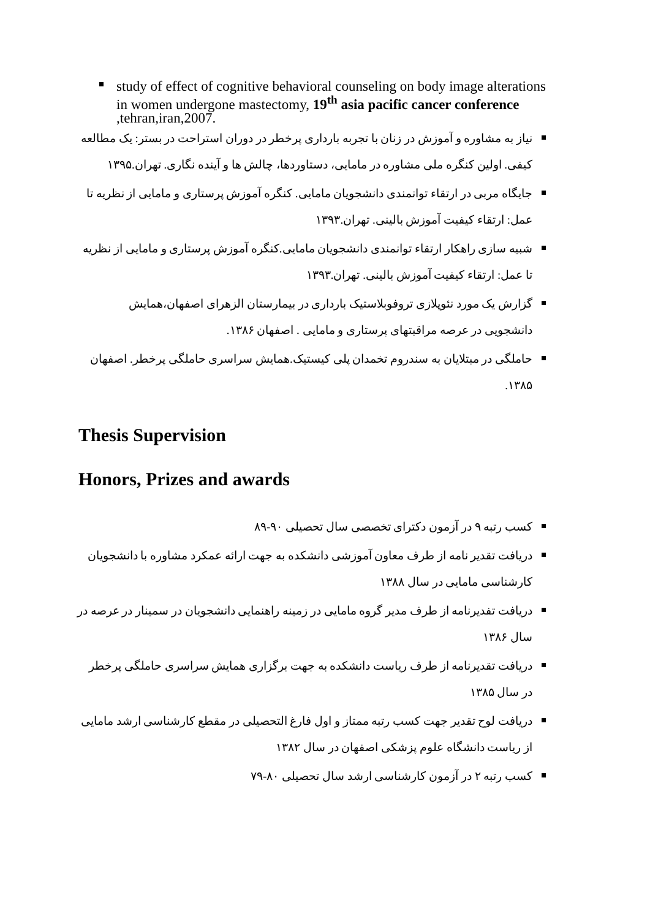study of effect of cognitive behavioral counseling on body image alterations in women undergone mastectomy, 19<sup>th</sup> asia pacific cancer conference ,tehran,iran,2007.
نیاز به مشاوره و آموزش در زنان با تجربه بارداری پرخطر در دوران استراحت در بستر: یک مطالعه کیفی. اولین کنگره ملی مشاوره در مامایی، دستاوردها، چالش ها و آینده نگاری. تهران.۱۳۹۵
جایگاه مربی در ارتقاء توانمندی دانشجویان مامایی. کنگره آموزش پرستاری و مامایی از نظریه تا عمل: ارتقاء کیفیت آموزش بالینی. تهران.۱۳۹۳
شبیه سازی راهکار ارتقاء توانمندی دانشجویان مامایی.کنگره آموزش پرستاری و مامایی از نظریه تا عمل: ارتقاء کیفیت آموزش بالینی. تهران.۱۳۹۳
گزارش یک مورد نئوپلازی تروفوبلاستیک بارداری در بیمارستان الزهرای اصفهان،همایش دانشجویی در عرصه مراقبتهای پرستاری و مامایی . اصفهان ۱۳۸۶.
حاملگی در مبتلایان به سندروم تخمدان پلی کیستیک.همایش سراسری حاملگی پرخطر. اصفهان ۱۳۸۵.
Thesis Supervision
Honors, Prizes and awards
کسب رتبه ۹ در آزمون دکترای تخصصی سال تحصیلی ۹۰-۸۹
دریافت تقدیر نامه از طرف معاون آموزشی دانشکده به جهت ارائه عمکرد مشاوره با دانشجویان کارشناسی مامایی در سال ۱۳۸۸
دریافت تفدیرنامه از طرف مدیر گروه مامایی در زمینه راهنمایی دانشجویان در سمینار در عرصه در سال ۱۳۸۶
دریافت تقدیرنامه از طرف ریاست دانشکده به جهت برگزاری همایش سراسری حاملگی پرخطر در سال ۱۳۸۵
دریافت لوح تقدیر جهت کسب رتبه ممتاز و اول فارغ التحصیلی در مقطع کارشناسی ارشد مامایی از ریاست دانشگاه علوم پزشکی اصفهان در سال ۱۳۸۲
کسب رتبه ۲ در آزمون کارشناسی ارشد سال تحصیلی ۸۰-۷۹